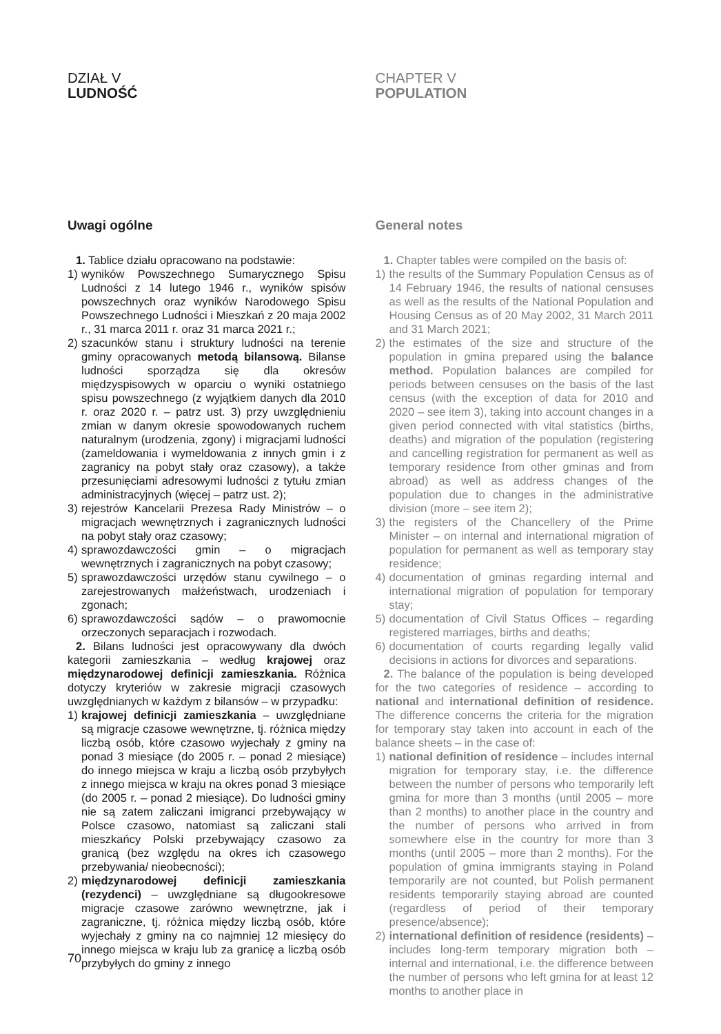DZIAŁ V
LUDNOŚĆ
Uwagi ogólne
1. Tablice działu opracowano na podstawie:
1) wyników Powszechnego Sumarycznego Spisu Ludności z 14 lutego 1946 r., wyników spisów powszechnych oraz wyników Narodowego Spisu Powszechnego Ludności i Mieszkań z 20 maja 2002 r., 31 marca 2011 r. oraz 31 marca 2021 r.;
2) szacunków stanu i struktury ludności na terenie gminy opracowanych metodą bilansową. Bilanse ludności sporządza się dla okresów międzyspisowych w oparciu o wyniki ostatniego spisu powszechnego (z wyjątkiem danych dla 2010 r. oraz 2020 r. – patrz ust. 3) przy uwzględnieniu zmian w danym okresie spowodowanych ruchem naturalnym (urodzenia, zgony) i migracjami ludności (zameldowania i wymeldowania z innych gmin i z zagranicy na pobyt stały oraz czasowy), a także przesunięciami adresowymi ludności z tytułu zmian administracyjnych (więcej – patrz ust. 2);
3) rejestrów Kancelarii Prezesa Rady Ministrów – o migracjach wewnętrznych i zagranicznych ludności na pobyt stały oraz czasowy;
4) sprawozdawczości gmin – o migracjach wewnętrznych i zagranicznych na pobyt czasowy;
5) sprawozdawczości urzędów stanu cywilnego – o zarejestrowanych małżeństwach, urodzeniach i zgonach;
6) sprawozdawczości sądów – o prawomocnie orzeczonych separacjach i rozwodach.
2. Bilans ludności jest opracowywany dla dwóch kategorii zamieszkania – według krajowej oraz międzynarodowej definicji zamieszkania. Różnica dotyczy kryteriów w zakresie migracji czasowych uwzględnianych w każdym z bilansów – w przypadku:
1) krajowej definicji zamieszkania – uwzględniane są migracje czasowe wewnętrzne, tj. różnica między liczbą osób, które czasowo wyjechały z gminy na ponad 3 miesiące (do 2005 r. – ponad 2 miesiące) do innego miejsca w kraju a liczbą osób przybyłych z innego miejsca w kraju na okres ponad 3 miesiące (do 2005 r. – ponad 2 miesiące). Do ludności gminy nie są zatem zaliczani imigranci przebywający w Polsce czasowo, natomiast są zaliczani stali mieszkańcy Polski przebywający czasowo za granicą (bez względu na okres ich czasowego przebywania/ nieobecności);
2) międzynarodowej definicji zamieszkania (rezydenci) – uwzględniane są długookresowe migracje czasowe zarówno wewnętrzne, jak i zagraniczne, tj. różnica między liczbą osób, które wyjechały z gminy na co najmniej 12 miesięcy do innego miejsca w kraju lub za granicę a liczbą osób przybyłych do gminy z innego
CHAPTER V
POPULATION
General notes
1. Chapter tables were compiled on the basis of:
1) the results of the Summary Population Census as of 14 February 1946, the results of national censuses as well as the results of the National Population and Housing Census as of 20 May 2002, 31 March 2011 and 31 March 2021;
2) the estimates of the size and structure of the population in gmina prepared using the balance method. Population balances are compiled for periods between censuses on the basis of the last census (with the exception of data for 2010 and 2020 – see item 3), taking into account changes in a given period connected with vital statistics (births, deaths) and migration of the population (registering and cancelling registration for permanent as well as temporary residence from other gminas and from abroad) as well as address changes of the population due to changes in the administrative division (more – see item 2);
3) the registers of the Chancellery of the Prime Minister – on internal and international migration of population for permanent as well as temporary stay residence;
4) documentation of gminas regarding internal and international migration of population for temporary stay;
5) documentation of Civil Status Offices – regarding registered marriages, births and deaths;
6) documentation of courts regarding legally valid decisions in actions for divorces and separations.
2. The balance of the population is being developed for the two categories of residence – according to national and international definition of residence. The difference concerns the criteria for the migration for temporary stay taken into account in each of the balance sheets – in the case of:
1) national definition of residence – includes internal migration for temporary stay, i.e. the difference between the number of persons who temporarily left gmina for more than 3 months (until 2005 – more than 2 months) to another place in the country and the number of persons who arrived in from somewhere else in the country for more than 3 months (until 2005 – more than 2 months). For the population of gmina immigrants staying in Poland temporarily are not counted, but Polish permanent residents temporarily staying abroad are counted (regardless of period of their temporary presence/absence);
2) international definition of residence (residents) – includes long-term temporary migration both – internal and international, i.e. the difference between the number of persons who left gmina for at least 12 months to another place in
70